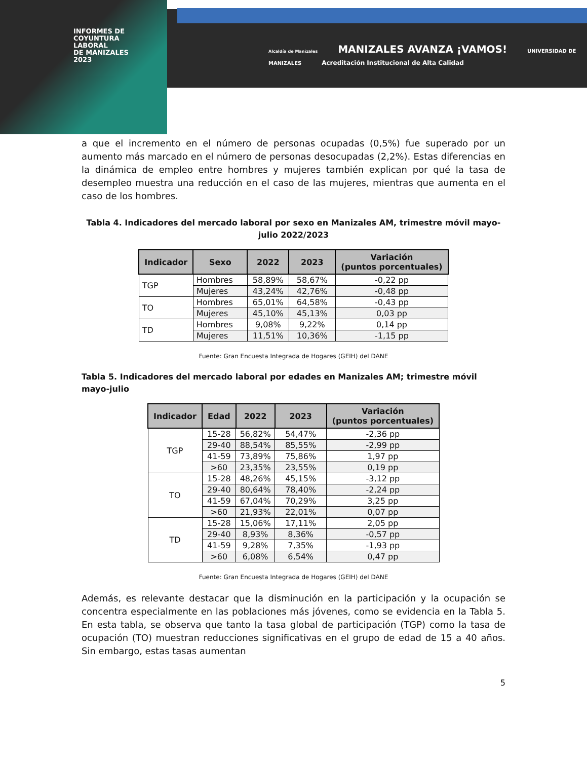INFORMES DE
COYUNTURA
LABORAL
DE MANIZALES
2023
Alcaldía de Manizales MANIZALES AVANZA ¡VAMOS! UNIVERSIDAD DE MANIZALES Acreditación Institucional de Alta Calidad
a que el incremento en el número de personas ocupadas (0,5%) fue superado por un aumento más marcado en el número de personas desocupadas (2,2%). Estas diferencias en la dinámica de empleo entre hombres y mujeres también explican por qué la tasa de desempleo muestra una reducción en el caso de las mujeres, mientras que aumenta en el caso de los hombres.
Tabla 4. Indicadores del mercado laboral por sexo en Manizales AM, trimestre móvil mayo-julio 2022/2023
| Indicador | Sexo | 2022 | 2023 | Variación (puntos porcentuales) |
| --- | --- | --- | --- | --- |
| TGP | Hombres | 58,89% | 58,67% | -0,22 pp |
| | Mujeres | 43,24% | 42,76% | -0,48 pp |
| TO | Hombres | 65,01% | 64,58% | -0,43 pp |
| | Mujeres | 45,10% | 45,13% | 0,03 pp |
| TD | Hombres | 9,08% | 9,22% | 0,14 pp |
| | Mujeres | 11,51% | 10,36% | -1,15 pp |
Fuente: Gran Encuesta Integrada de Hogares (GEIH) del DANE
Tabla 5. Indicadores del mercado laboral por edades en Manizales AM; trimestre móvil mayo-julio
| Indicador | Edad | 2022 | 2023 | Variación (puntos porcentuales) |
| --- | --- | --- | --- | --- |
| TGP | 15-28 | 56,82% | 54,47% | -2,36 pp |
| | 29-40 | 88,54% | 85,55% | -2,99 pp |
| | 41-59 | 73,89% | 75,86% | 1,97 pp |
| | >60 | 23,35% | 23,55% | 0,19 pp |
| TO | 15-28 | 48,26% | 45,15% | -3,12 pp |
| | 29-40 | 80,64% | 78,40% | -2,24 pp |
| | 41-59 | 67,04% | 70,29% | 3,25 pp |
| | >60 | 21,93% | 22,01% | 0,07 pp |
| TD | 15-28 | 15,06% | 17,11% | 2,05 pp |
| | 29-40 | 8,93% | 8,36% | -0,57 pp |
| | 41-59 | 9,28% | 7,35% | -1,93 pp |
| | >60 | 6,08% | 6,54% | 0,47 pp |
Fuente: Gran Encuesta Integrada de Hogares (GEIH) del DANE
Además, es relevante destacar que la disminución en la participación y la ocupación se concentra especialmente en las poblaciones más jóvenes, como se evidencia en la Tabla 5. En esta tabla, se observa que tanto la tasa global de participación (TGP) como la tasa de ocupación (TO) muestran reducciones significativas en el grupo de edad de 15 a 40 años. Sin embargo, estas tasas aumentan
5